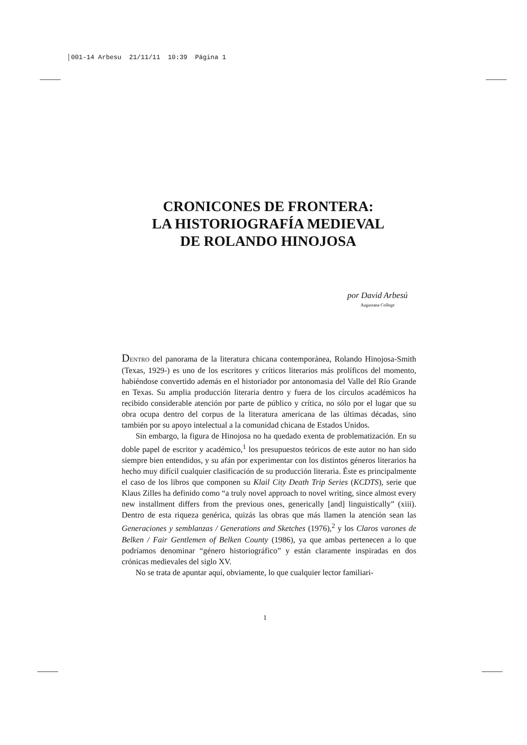001-14 Arbesu 21/11/11 10:39 Página 1
CRONICONES DE FRONTERA:
LA HISTORIOGRAFÍA MEDIEVAL
DE ROLANDO HINOJOSA
por David Arbesú
Augustana College
DENTRO del panorama de la literatura chicana contemporánea, Rolando Hinojosa-Smith (Texas, 1929-) es uno de los escritores y críticos literarios más prolíficos del momento, habiéndose convertido además en el historiador por antonomasia del Valle del Río Grande en Texas. Su amplia producción literaria dentro y fuera de los círculos académicos ha recibido considerable atención por parte de público y crítica, no sólo por el lugar que su obra ocupa dentro del corpus de la literatura americana de las últimas décadas, sino también por su apoyo intelectual a la comunidad chicana de Estados Unidos.
Sin embargo, la figura de Hinojosa no ha quedado exenta de problematización. En su doble papel de escritor y académico,<sup>1</sup> los presupuestos teóricos de este autor no han sido siempre bien entendidos, y su afán por experimentar con los distintos géneros literarios ha hecho muy difícil cualquier clasificación de su producción literaria. Éste es principalmente el caso de los libros que componen su Klail City Death Trip Series (KCDTS), serie que Klaus Zilles ha definido como “a truly novel approach to novel writing, since almost every new installment differs from the previous ones, generically [and] linguistically” (xiii). Dentro de esta riqueza genérica, quizás las obras que más llamen la atención sean las Generaciones y semblanzas / Generations and Sketches (1976),<sup>2</sup> y los Claros varones de Belken / Fair Gentlemen of Belken County (1986), ya que ambas pertenecen a lo que podríamos denominar “género historiográfico” y están claramente inspiradas en dos crónicas medievales del siglo XV.
No se trata de apuntar aquí, obviamente, lo que cualquier lector familiari-
1